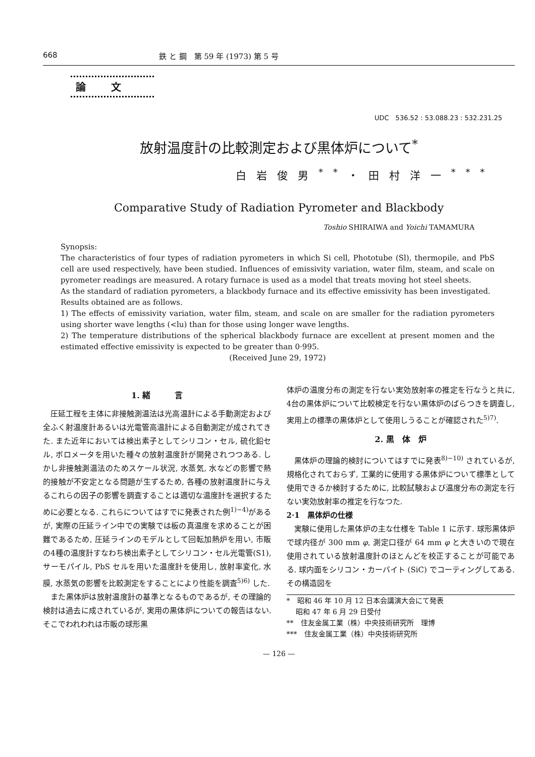668 鉄 と 鋼　第 59 年 (1973) 第 5 号
論文
UDC　536.52 : 53.088.23 : 532.231.25
放射温度計の比較測定および黒体炉について<sup>*</sup>
白岩俊男<sup>**</sup>・田村洋一<sup>***</sup>
Comparative Study of Radiation Pyrometer and Blackbody
Toshio SHIRAIWA and Yoichi TAMAMURA
Synopsis:
The characteristics of four types of radiation pyrometers in which Si cell, Phototube (Sl), thermopile, and PbS cell are used respectively, have been studied. Influences of emissivity variation, water film, steam, and scale on pyrometer readings are measured. A rotary furnace is used as a model that treats moving hot steel sheets.
As the standard of radiation pyrometers, a blackbody furnace and its effective emissivity has been investigated.
Results obtained are as follows.
1) The effects of emissivity variation, water film, steam, and scale on are smaller for the radiation pyrometers using shorter wave lengths (<lu) than for those using longer wave lengths.
2) The temperature distributions of the spherical blackbody furnace are excellent at present momen and the estimated effective emissivity is expected to be greater than 0·995.
(Received June 29, 1972)
1. 緒　　　言
圧延工程を主体に非接触測温法は光高温計による手動測定および全ふく射温度計あるいは光電管高温計による自動測定が成されてきた. また近年においては検出素子としてシリコン・セル, 硫化鉛セル, ボロメータを用いた種々の放射温度計が開発されつつある. しかし非接触測温法のためスケール状況, 水蒸気, 水などの影響で熱的接触が不安定となる問題が生ずるため, 各種の放射温度計に与えるこれらの因子の影響を調査することは適切な温度計を選択するために必要となる. これらについてはすでに発表された例<sup>1)~4)</sup>があるが, 実際の圧延ライン中での実験では板の真温度を求めることが困難であるため, 圧延ラインのモデルとして回転加熱炉を用い, 市販の4種の温度計すなわち検出素子としてシリコン・セル光電管(S1), サーモパイル, PbS セルを用いた温度計を使用し, 放射率変化, 水膜, 水蒸気の影響を比較測定をすることにより性能を調査<sup>5)6)</sup> した.
また黒体炉は放射温度計の基準となるものであるが, その理論的検討は過去に成されているが, 実用の黒体炉についての報告はない. そこでわれわれは市販の球形黒
体炉の温度分布の測定を行ない実効放射率の推定を行なうと共に, 4台の黒体炉について比較検定を行ない黒体炉のばらつきを調査し, 実用上の標準の黒体炉として使用しうることが確認された<sup>5)7)</sup>.
2. 黒　体　炉
黒体炉の理論的検討についてはすでに発表<sup>8)~10)</sup> されているが, 規格化されておらず, 工業的に使用する黒体炉について標準として使用できるか検討するために, 比較試験および温度分布の測定を行ない実効放射率の推定を行なつた.
2·1　黒体炉の仕様
実験に使用した黒体炉の主な仕様を Table 1 に示す. 球形黒体炉で球内径が 300 mm φ, 測定口径が 64 mm φ と大きいので現在使用されている放射温度計のほとんどを校正することが可能である. 球内面をシリコン・カーバイト (SiC) でコーティングしてある. その構造図を
*　昭和 46 年 10 月 12 日本会講演大会にて発表
　 昭和 47 年 6 月 29 日受付
**　住友金属工業（株）中央技術研究所　理博
***　住友金属工業（株）中央技術研究所
— 126 —